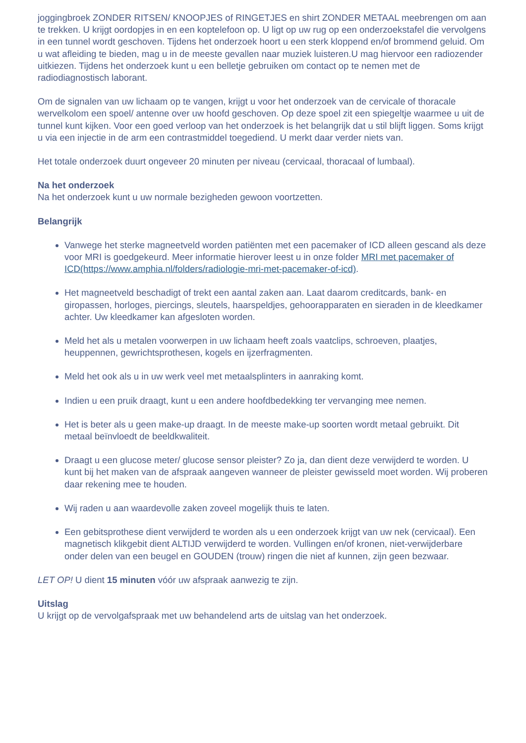joggingbroek ZONDER RITSEN/ KNOOPJES of RINGETJES en shirt ZONDER METAAL meebrengen om aan te trekken. U krijgt oordopjes in en een koptelefoon op. U ligt op uw rug op een onderzoekstafel die vervolgens in een tunnel wordt geschoven. Tijdens het onderzoek hoort u een sterk kloppend en/of brommend geluid. Om u wat afleiding te bieden, mag u in de meeste gevallen naar muziek luisteren.U mag hiervoor een radiozender uitkiezen. Tijdens het onderzoek kunt u een belletje gebruiken om contact op te nemen met de radiodiagnostisch laborant.
Om de signalen van uw lichaam op te vangen, krijgt u voor het onderzoek van de cervicale of thoracale wervelkolom een spoel/ antenne over uw hoofd geschoven. Op deze spoel zit een spiegeltje waarmee u uit de tunnel kunt kijken. Voor een goed verloop van het onderzoek is het belangrijk dat u stil blijft liggen. Soms krijgt u via een injectie in de arm een contrastmiddel toegediend. U merkt daar verder niets van.
Het totale onderzoek duurt ongeveer 20 minuten per niveau (cervicaal, thoracaal of lumbaal).
Na het onderzoek
Na het onderzoek kunt u uw normale bezigheden gewoon voortzetten.
Belangrijk
Vanwege het sterke magneetveld worden patiënten met een pacemaker of ICD alleen gescand als deze voor MRI is goedgekeurd. Meer informatie hierover leest u in onze folder MRI met pacemaker of ICD(https://www.amphia.nl/folders/radiologie-mri-met-pacemaker-of-icd).
Het magneetveld beschadigt of trekt een aantal zaken aan. Laat daarom creditcards, bank- en giropassen, horloges, piercings, sleutels, haarspeldjes, gehoorapparaten en sieraden in de kleedkamer achter. Uw kleedkamer kan afgesloten worden.
Meld het als u metalen voorwerpen in uw lichaam heeft zoals vaatclips, schroeven, plaatjes, heuppennen, gewrichtsprothesen, kogels en ijzerfragmenten.
Meld het ook als u in uw werk veel met metaalsplinters in aanraking komt.
Indien u een pruik draagt, kunt u een andere hoofdbedekking ter vervanging mee nemen.
Het is beter als u geen make-up draagt. In de meeste make-up soorten wordt metaal gebruikt. Dit metaal beïnvloedt de beeldkwaliteit.
Draagt u een glucose meter/ glucose sensor pleister? Zo ja, dan dient deze verwijderd te worden. U kunt bij het maken van de afspraak aangeven wanneer de pleister gewisseld moet worden. Wij proberen daar rekening mee te houden.
Wij raden u aan waardevolle zaken zoveel mogelijk thuis te laten.
Een gebitsprothese dient verwijderd te worden als u een onderzoek krijgt van uw nek (cervicaal). Een magnetisch klikgebit dient ALTIJD verwijderd te worden. Vullingen en/of kronen, niet-verwijderbare onder delen van een beugel en GOUDEN (trouw) ringen die niet af kunnen, zijn geen bezwaar.
LET OP! U dient 15 minuten vóór uw afspraak aanwezig te zijn.
Uitslag
U krijgt op de vervolgafspraak met uw behandelend arts de uitslag van het onderzoek.